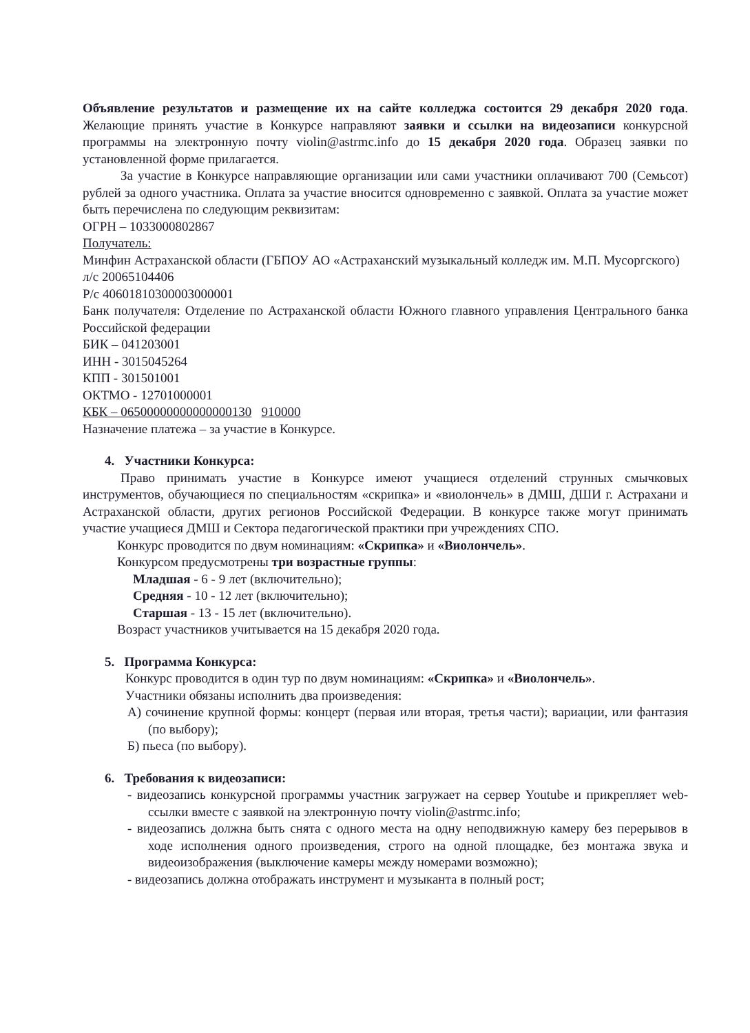Объявление результатов и размещение их на сайте колледжа состоится 29 декабря 2020 года. Желающие принять участие в Конкурсе направляют заявки и ссылки на видеозаписи конкурсной программы на электронную почту violin@astrmc.info до 15 декабря 2020 года. Образец заявки по установленной форме прилагается.
За участие в Конкурсе направляющие организации или сами участники оплачивают 700 (Семьсот) рублей за одного участника. Оплата за участие вносится одновременно с заявкой. Оплата за участие может быть перечислена по следующим реквизитам:
ОГРН – 1033000802867
Получатель:
Минфин Астраханской области (ГБПОУ АО «Астраханский музыкальный колледж им. М.П. Мусоргского)
л/с 20065104406
Р/с 40601810300003000001
Банк получателя: Отделение по Астраханской области Южного главного управления Центрального банка Российской федерации
БИК – 041203001
ИНН - 3015045264
КПП - 301501001
ОКТМО - 12701000001
КБК – 06500000000000000130 910000
Назначение платежа – за участие в Конкурсе.
4. Участники Конкурса:
Право принимать участие в Конкурсе имеют учащиеся отделений струнных смычковых инструментов, обучающиеся по специальностям «скрипка» и «виолончель» в ДМШ, ДШИ г. Астрахани и Астраханской области, других регионов Российской Федерации. В конкурсе также могут принимать участие учащиеся ДМШ и Сектора педагогической практики при учреждениях СПО.
Конкурс проводится по двум номинациям: «Скрипка» и «Виолончель».
Конкурсом предусмотрены три возрастные группы:
Младшая - 6 - 9 лет (включительно);
Средняя - 10 - 12 лет (включительно);
Старшая - 13 - 15 лет (включительно).
Возраст участников учитывается на 15 декабря 2020 года.
5. Программа Конкурса:
Конкурс проводится в один тур по двум номинациям: «Скрипка» и «Виолончель».
Участники обязаны исполнить два произведения:
А) сочинение крупной формы: концерт (первая или вторая, третья части); вариации, или фантазия (по выбору);
Б) пьеса (по выбору).
6. Требования к видеозаписи:
- видеозапись конкурсной программы участник загружает на сервер Youtube и прикрепляет web-ссылки вместе с заявкой на электронную почту violin@astrmc.info;
- видеозапись должна быть снята с одного места на одну неподвижную камеру без перерывов в ходе исполнения одного произведения, строго на одной площадке, без монтажа звука и видеоизображения (выключение камеры между номерами возможно);
- видеозапись должна отображать инструмент и музыканта в полный рост;